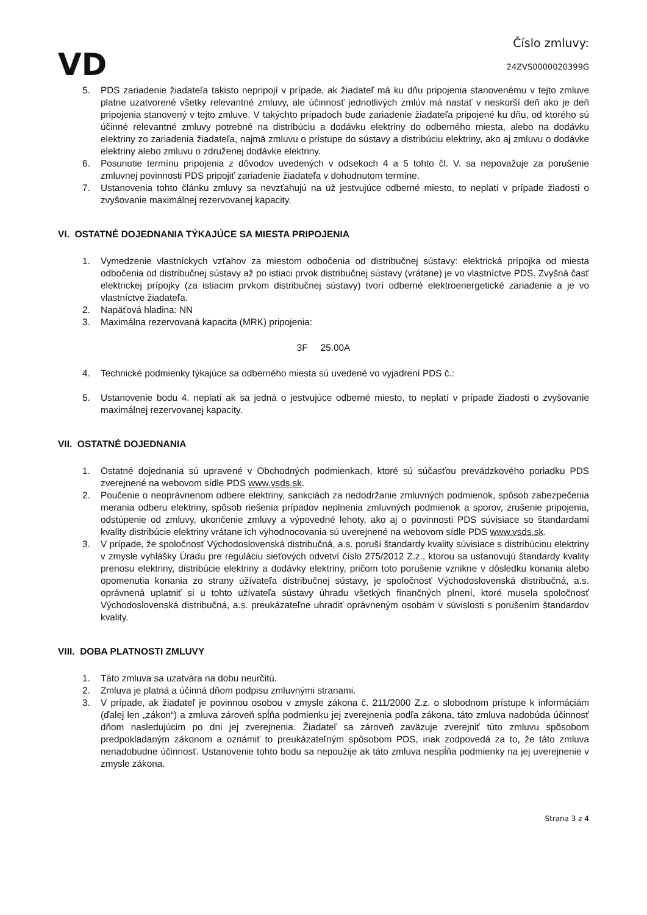VD
Číslo zmluvy:
24ZVS0000020399G
5. PDS zariadenie žiadateľa takisto nepripojí v prípade, ak žiadateľ má ku dňu pripojenia stanovenému v tejto zmluve platne uzatvorené všetky relevantné zmluvy, ale účinnosť jednotlivých zmlúv má nastať v neskorší deň ako je deň pripojenia stanovený v tejto zmluve. V takýchto prípadoch bude zariadenie žiadateľa pripojené ku dňu, od ktorého sú účinné relevantné zmluvy potrebné na distribúciu a dodávku elektriny do odberného miesta, alebo na dodávku elektriny zo zariadenia žiadateľa, najmä zmluvu o prístupe do sústavy a distribúciu elektriny, ako aj zmluvu o dodávke elektriny alebo zmluvu o združenej dodávke elektriny.
6. Posunutie termínu pripojenia z dôvodov uvedených v odsekoch 4 a 5 tohto čl. V. sa nepovažuje za porušenie zmluvnej povinnosti PDS pripojiť zariadenie žiadateľa v dohodnutom termíne.
7. Ustanovenia tohto článku zmluvy sa nevzťahujú na už jestvujúce odberné miesto, to neplatí v prípade žiadosti o zvyšovanie maximálnej rezervovanej kapacity.
VI. OSTATNÉ DOJEDNANIA TÝKAJÚCE SA MIESTA PRIPOJENIA
1. Vymedzenie vlastníckych vzťahov za miestom odbočenia od distribučnej sústavy: elektrická prípojka od miesta odbočenia od distribučnej sústavy až po istiaci prvok distribučnej sústavy (vrátane) je vo vlastníctve PDS. Zvyšná časť elektrickej prípojky (za istiacim prvkom distribučnej sústavy) tvorí odberné elektroenergetické zariadenie a je vo vlastníctve žiadateľa.
2. Napäťová hladina: NN
3. Maximálna rezervovaná kapacita (MRK) pripojenia:
3F 25.00A
4. Technické podmienky týkajúce sa odberného miesta sú uvedené vo vyjadrení PDS č.:
5. Ustanovenie bodu 4. neplatí ak sa jedná o jestvujúce odberné miesto, to neplatí v prípade žiadosti o zvyšovanie maximálnej rezervovanej kapacity.
VII. OSTATNÉ DOJEDNANIA
1. Ostatné dojednania sú upravené v Obchodných podmienkach, ktoré sú súčasťou prevádzkového poriadku PDS zverejnené na webovom sídle PDS www.vsds.sk.
2. Poučenie o neoprávnenom odbere elektriny, sankciách za nedodržanie zmluvných podmienok, spôsob zabezpečenia merania odberu elektriny, spôsob riešenia prípadov neplnenia zmluvných podmienok a sporov, zrušenie pripojenia, odstúpenie od zmluvy, ukončenie zmluvy a výpovedné lehoty, ako aj o povinnosti PDS súvisiace so štandardami kvality distribúcie elektriny vrátane ich vyhodnocovania sú uverejnené na webovom sídle PDS www.vsds.sk.
3. V prípade, že spoločnosť Východoslovenská distribučná, a.s. poruší štandardy kvality súvisiace s distribúciou elektriny v zmysle vyhlášky Úradu pre reguláciu sieťových odvetví číslo 275/2012 Z.z., ktorou sa ustanovujú štandardy kvality prenosu elektriny, distribúcie elektriny a dodávky elektriny, pričom toto porušenie vznikne v dôsledku konania alebo opomenutia konania zo strany užívateľa distribučnej sústavy, je spoločnosť Východoslovenská distribučná, a.s. oprávnená uplatniť si u tohto užívateľa sústavy úhradu všetkých finančných plnení, ktoré musela spoločnosť Východoslovenská distribučná, a.s. preukázateľne uhradiť oprávneným osobám v súvislosti s porušením štandardov kvality.
VIII. DOBA PLATNOSTI ZMLUVY
1. Táto zmluva sa uzatvára na dobu neurčitú.
2. Zmluva je platná a účinná dňom podpisu zmluvnými stranami.
3. V prípade, ak žiadateľ je povinnou osobou v zmysle zákona č. 211/2000 Z.z. o slobodnom prístupe k informáciám (ďalej len „zákon“) a zmluva zároveň spĺňa podmienku jej zverejnenia podľa zákona, táto zmluva nadobúda účinnosť dňom nasledujúcim po dni jej zverejnenia. Žiadateľ sa zároveň zaväzuje zverejniť túto zmluvu spôsobom predpokladaným zákonom a oznámiť to preukázateľným spôsobom PDS, inak zodpovedá za to, že táto zmluva nenadobudne účinnosť. Ustanovenie tohto bodu sa nepoužije ak táto zmluva nespĺňa podmienky na jej uverejnenie v zmysle zákona.
Strana 3 z 4